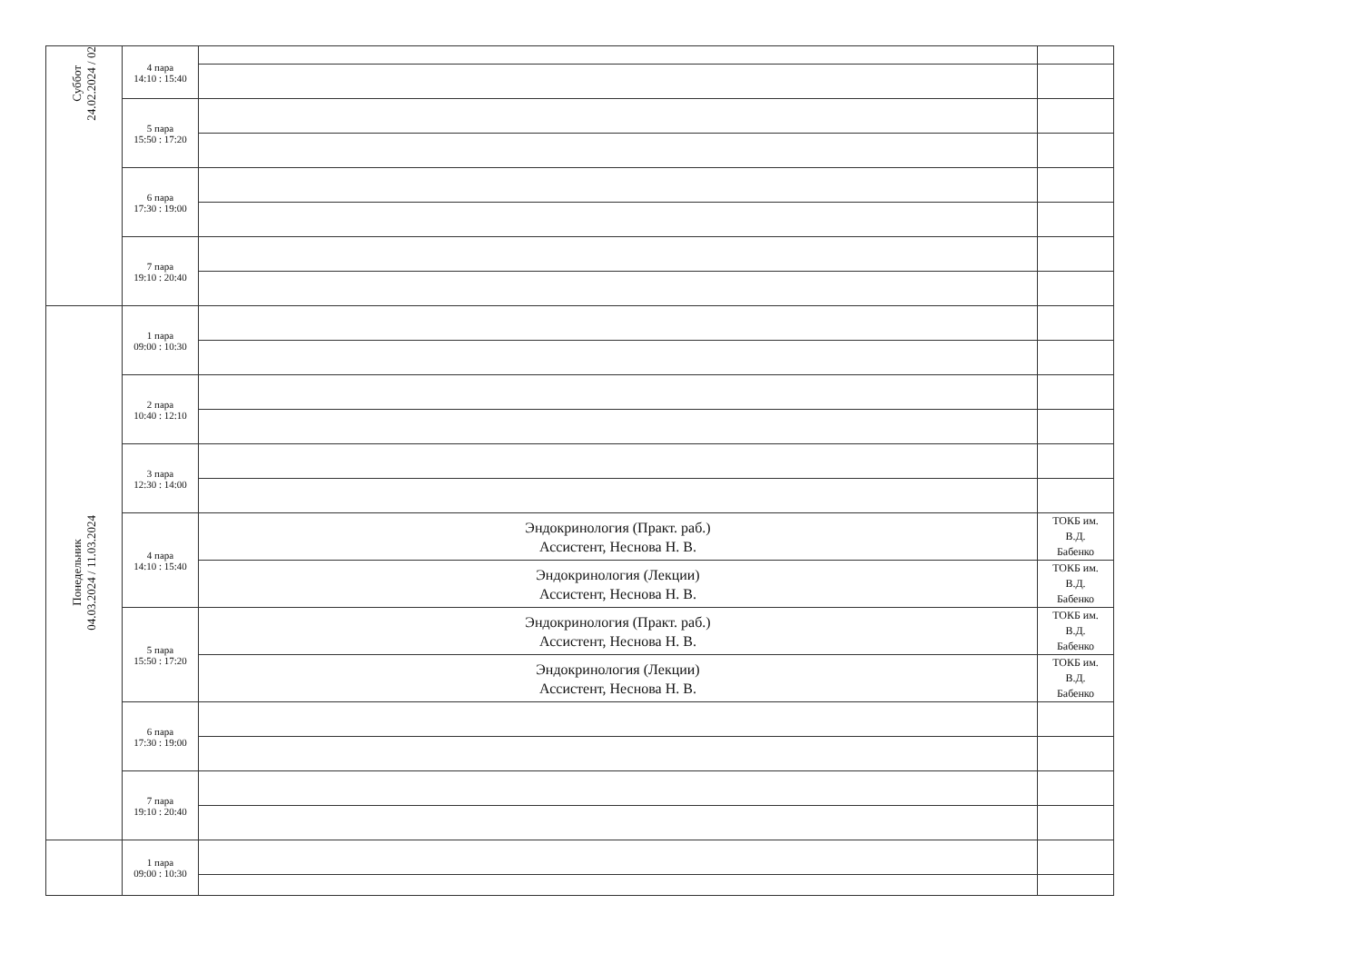| Суббот 24.02.2024 / 02 | 4 пара 14:10 : 15:40 | | |
| | 5 пара 15:50 : 17:20 | | |
| | 6 пара 17:30 : 19:00 | | |
| | 7 пара 19:10 : 20:40 | | |
| Понедельник 04.03.2024 / 11.03.2024 | 1 пара 09:00 : 10:30 | | |
| | 2 пара 10:40 : 12:10 | | |
| | 3 пара 12:30 : 14:00 | | |
| | 4 пара 14:10 : 15:40 | Эндокринология (Практ. раб.) Ассистент, Неснова Н. В. | ТОКБ им. В.Д. Бабенко |
| | | Эндокринология (Лекции) Ассистент, Неснова Н. В. | ТОКБ им. В.Д. Бабенко |
| | 5 пара 15:50 : 17:20 | Эндокринология (Практ. раб.) Ассистент, Неснова Н. В. | ТОКБ им. В.Д. Бабенко |
| | | Эндокринология (Лекции) Ассистент, Неснова Н. В. | ТОКБ им. В.Д. Бабенко |
| | 6 пара 17:30 : 19:00 | | |
| | 7 пара 19:10 : 20:40 | | |
| | 1 пара 09:00 : 10:30 | | |